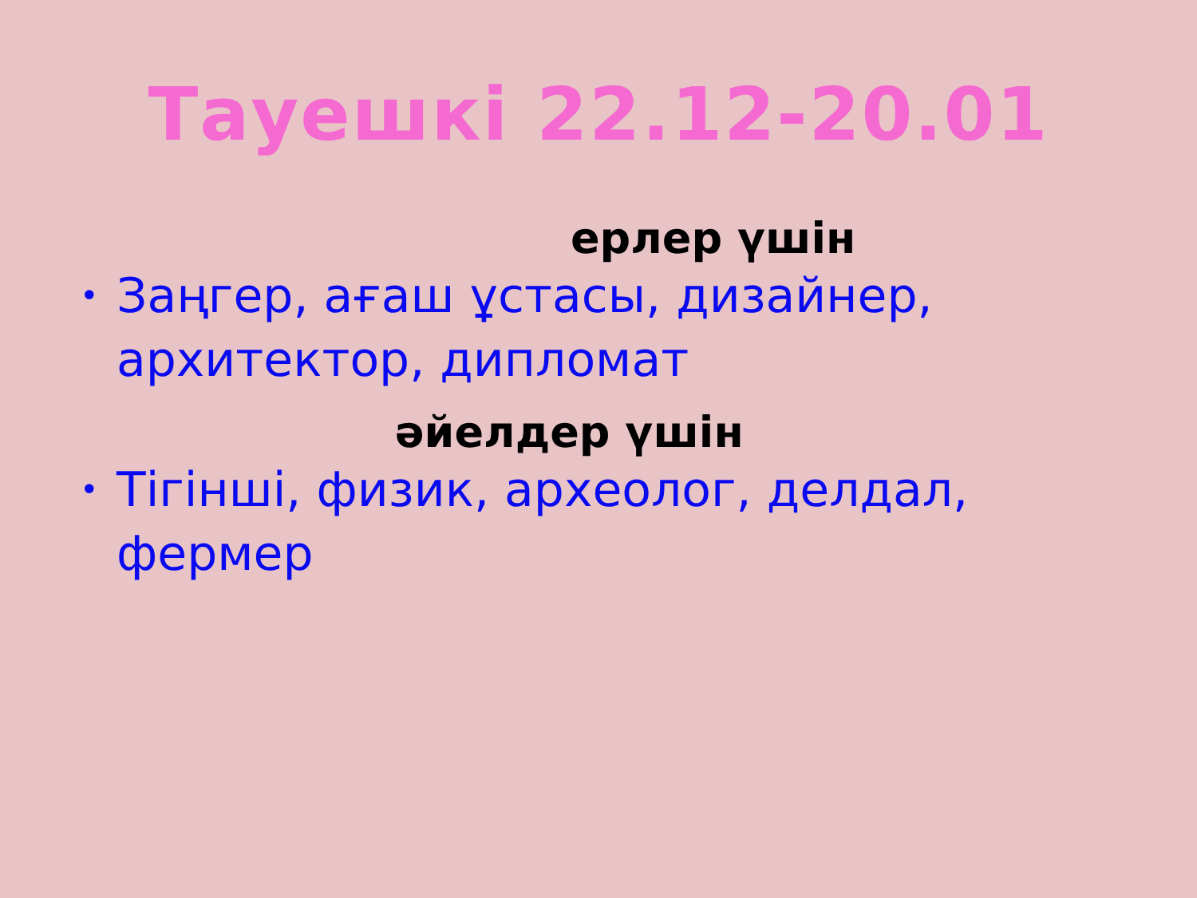Тауешкі 22.12-20.01
ерлер үшін
• Заңгер, ағаш ұстасы, дизайнер, архитектор, дипломат
әйелдер үшін
• Тігінші, физик, археолог, делдал, фермер